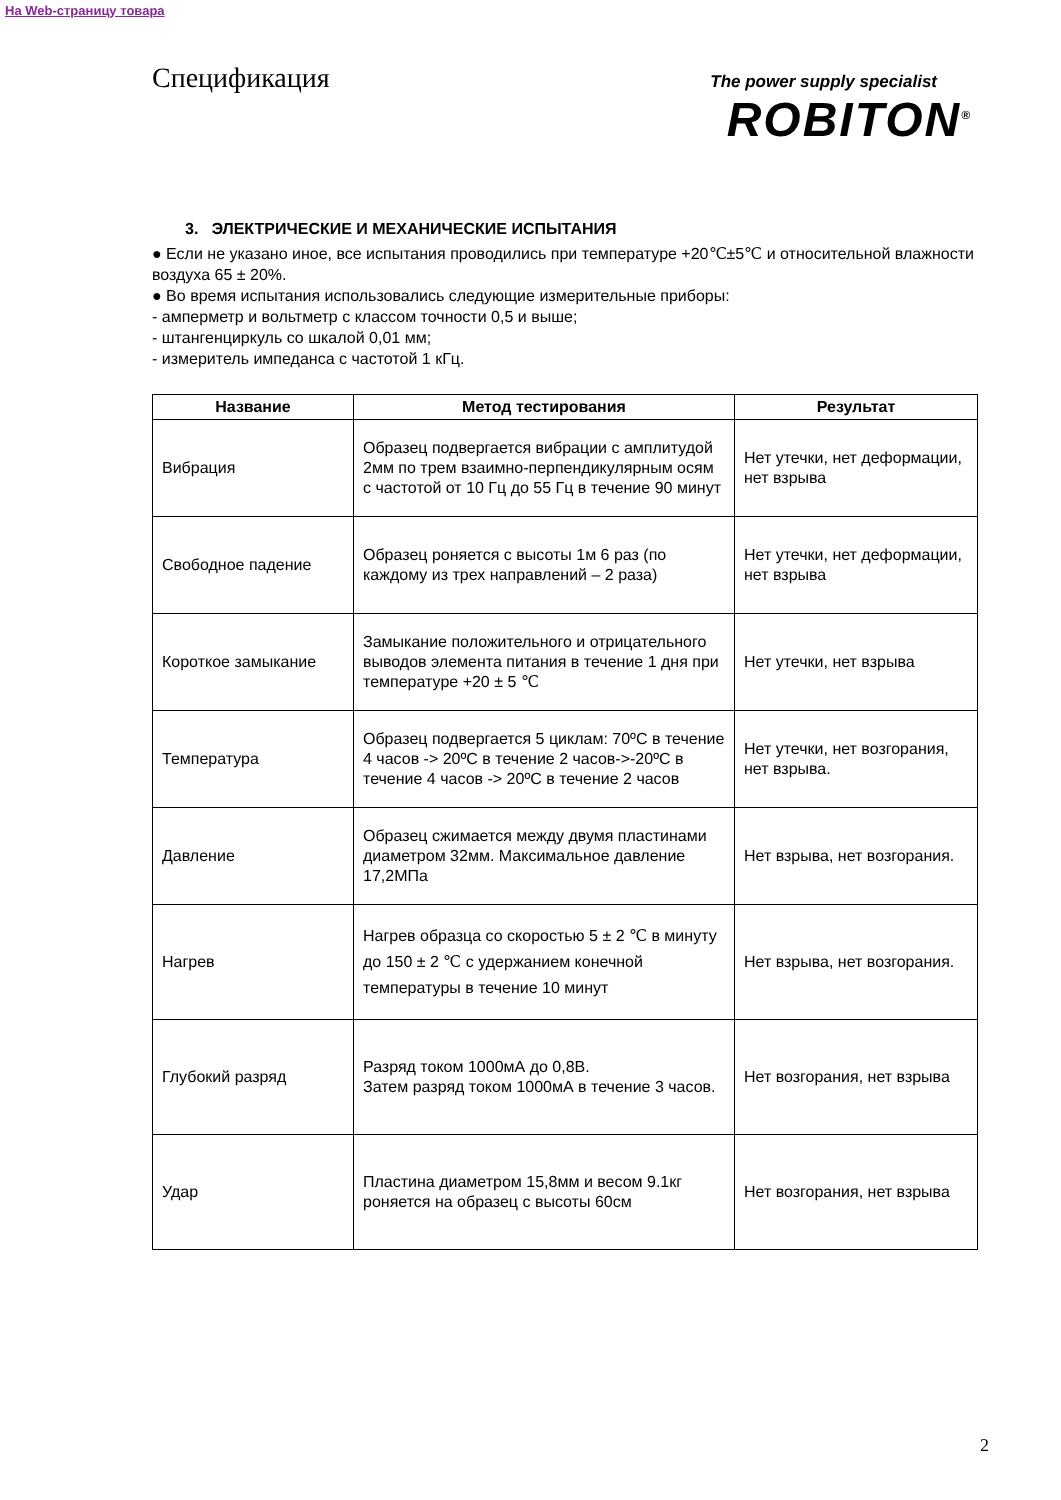На Web-страницу товара
Спецификация
The power supply specialist
ROBITON<sup>®</sup>
3. ЭЛЕКТРИЧЕСКИЕ И МЕХАНИЧЕСКИЕ ИСПЫТАНИЯ
● Если не указано иное, все испытания проводились при температуре +20℃±5℃ и относительной влажности воздуха 65 ± 20%.
● Во время испытания использовались следующие измерительные приборы:
- амперметр и вольтметр с классом точности 0,5 и выше;
- штангенциркуль со шкалой 0,01 мм;
- измеритель импеданса с частотой 1 кГц.
| Название | Метод тестирования | Результат |
| --- | --- | --- |
| Вибрация | Образец подвергается вибрации с амплитудой 2мм по трем взаимно-перпендикулярным осям с частотой от 10 Гц до 55 Гц в течение 90 минут | Нет утечки, нет деформации, нет взрыва |
| Свободное падение | Образец роняется с высоты 1м 6 раз (по каждому из трех направлений – 2 раза) | Нет утечки, нет деформации, нет взрыва |
| Короткое замыкание | Замыкание положительного и отрицательного выводов элемента питания в течение 1 дня при температуре +20 ± 5 ℃ | Нет утечки, нет взрыва |
| Температура | Образец подвергается 5 циклам: 70ºC в течение 4 часов -> 20ºC в течение 2 часов->-20ºC в течение 4 часов -> 20ºC в течение 2 часов | Нет утечки, нет возгорания, нет взрыва. |
| Давление | Образец сжимается между двумя пластинами диаметром 32мм. Максимальное давление 17,2МПа | Нет взрыва, нет возгорания. |
| Нагрев | Нагрев образца со скоростью 5 ± 2 ℃ в минуту до 150 ± 2 ℃ с удержанием конечной температуры в течение 10 минут | Нет взрыва, нет возгорания. |
| Глубокий разряд | Разряд током 1000мА до 0,8В. Затем разряд током 1000мА в течение 3 часов. | Нет возгорания, нет взрыва |
| Удар | Пластина диаметром 15,8мм и весом 9.1кг роняется на образец с высоты 60см | Нет возгорания, нет взрыва |
2